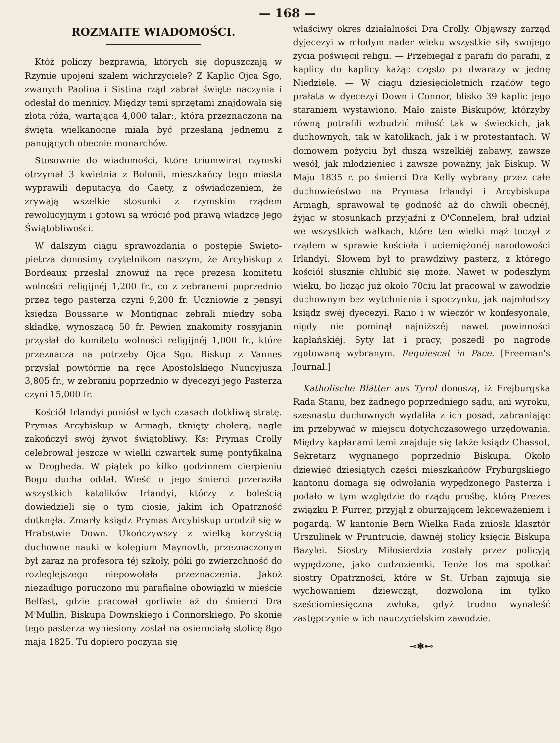— 168 —
ROZMAITE WIADOMOŚCI.
Któż policzy bezprawia, których się dopuszczają w Rzymie upojeni szałem wichrzyciele? Z Kaplic Ojca Sgo, zwanych Paolina i Sistina rząd zabrał święte naczynia i odesłał do mennicy. Między temi sprzętami znajdowała się złota róża, wartająca 4,000 talar:, która przeznaczona na święta wielkanocne miała być przesłaną jednemu z panujących obecnie monarchów.
Stosownie do wiadomości, które triumwirat rzymski otrzymał 3 kwietnia z Bolonii, mieszkańcy tego miasta wyprawili deputacyą do Gaety, z oświadczeniem, że zrywają wszelkie stosunki z rzymskim rządem rewolucyjnym i gotowi są wrócić pod prawą władzcę Jego Świątobliwości.
W dalszym ciągu sprawozdania o postępie Swięto-pietrza donosimy czytelnikom naszym, że Arcybiskup z Bordeaux przesłał znowuż na ręce prezesa komitetu wolności religijnéj 1,200 fr., co z zebranemi poprzednio przez tego pasterza czyni 9,200 fr. Uczniowie z pensyi księdza Boussarie w Montignac zebrali między sobą składkę, wynoszącą 50 fr. Pewien znakomity rossyjanin przysłał do komitetu wolności religijnéj 1,000 fr., które przeznacza na potrzeby Ojca Sgo. Biskup z Vannes przysłał powtórnie na ręce Apostolskiego Nuncyjusza 3,805 fr., w zebraniu poprzednio w dyecezyi jego Pasterza czyni 15,000 fr.
Kościół Irlandyi poniósł w tych czasach dotkliwą stratę. Prymas Arcybiskup w Armagh, tknięty cholerą, nagle zakończył swój żywot świątobliwy. Ks: Prymas Crolly celebrował jeszcze w wielki czwartek sumę pontyfikalną w Drogheda. W piątek po kilko godzinnem cierpieniu Bogu ducha oddał. Wieść o jego śmierci przeraziła wszystkich katolików Irlandyi, którzy z boleścią dowiedzieli się o tym ciosie, jakim ich Opatrzność dotknęła. Zmarły ksiądz Prymas Arcybiskup urodził się w Hrabstwie Down. Ukończywszy z wielką korzyścią duchowne nauki w kolegium Maynovth, przeznaczonym był zaraz na profesora téj szkoły, póki go zwierzchność do rozleglejszego niepowołała przeznaczenia. Jakoż niezadługo poruczono mu parafialne obowiązki w mieście Belfast, gdzie pracował gorliwie aż do śmierci Dra M'Mullin, Biskupa Downskiego i Connorskiego. Po skonie tego pasterza wyniesiony został na osierociałą stolicę 8go maja 1825. Tu dopiero poczyna się
właściwy okres działalności Dra Crolly. Objąwszy zarząd dyjecezyi w młodym nader wieku wszystkie siły swojego życia poświęcił religii. — Przebiegał z parafii do parafii, z kaplicy do kaplicy każąc często po dwarazy w jednę Niedzielę. — W ciągu dziesięcioletnich rządów tego prałata w dyecezyi Down i Connor, blisko 39 kaplic jego staraniem wystawiono. Mało zaiste Biskupów, którzyby równą potrafili wzbudzić miłość tak w świeckich, jak duchownych, tak w katolikach, jak i w protestantach. W domowem pożyciu był duszą wszelkiéj zabawy, zawsze wesół, jak młodzieniec i zawsze poważny, jak Biskup. W Maju 1835 r. po śmierci Dra Kelly wybrany przez całe duchowieństwo na Prymasa Irlandyi i Arcybiskupa Armagh, sprawował tę godność aż do chwili obecnéj, żyjąc w stosunkach przyjaźni z O'Connelem, brał udział we wszystkich walkach, które ten wielki mąż toczył z rządem w sprawie kościoła i uciemiężonéj narodowości Irlandyi. Słowem był to prawdziwy pasterz, z którego kościół słusznie chlubić się może. Nawet w podeszłym wieku, bo licząc już około 70ciu lat pracował w zawodzie duchownym bez wytchnienia i spoczynku, jak najmłodszy ksiądz swéj dyecezyi. Rano i w wieczór w konfesyonale, nigdy nie pominął najniższéj nawet powinności kapłańskiéj. Syty lat i pracy, poszedł po nagrodę zgotowaną wybranym. Requiescat in Pace. [Freeman's Journal.]
Katholische Blätter aus Tyrol donoszą, iż Frejburgska Rada Stanu, bez żadnego poprzedniego sądu, ani wyroku, szesnastu duchownych wydaliła z ich posad, zabraniając im przebywać w miejscu dotychczasowego urzędowania. Między kapłanami temi znajduje się także ksiądz Chassot, Sekretarz wygnanego poprzednio Biskupa. Około dziewięć dziesiątych części mieszkańców Fryburgskiego kantonu domaga się odwołania wypędzonego Pasterza i podało w tym względzie do rządu prośbę, którą Prezes związku P. Furrer, przyjął z oburzającem lekceważeniem i pogardą. W kantonie Bern Wielka Rada zniosła klasztór Urszulinek w Pruntrucie, dawnéj stolicy księcia Biskupa Bazylei. Siostry Miłosierdzia zostały przez policyją wypędzone, jako cudzoziemki. Tenże los ma spotkać siostry Opatrzności, które w St. Urban zajmują się wychowaniem dziewcząt, dozwolona im tylko sześciomiesięczna zwłoka, gdyż trudno wynaleść zastępczynie w ich nauczycielskim zawodzie.
⊸✽⊷